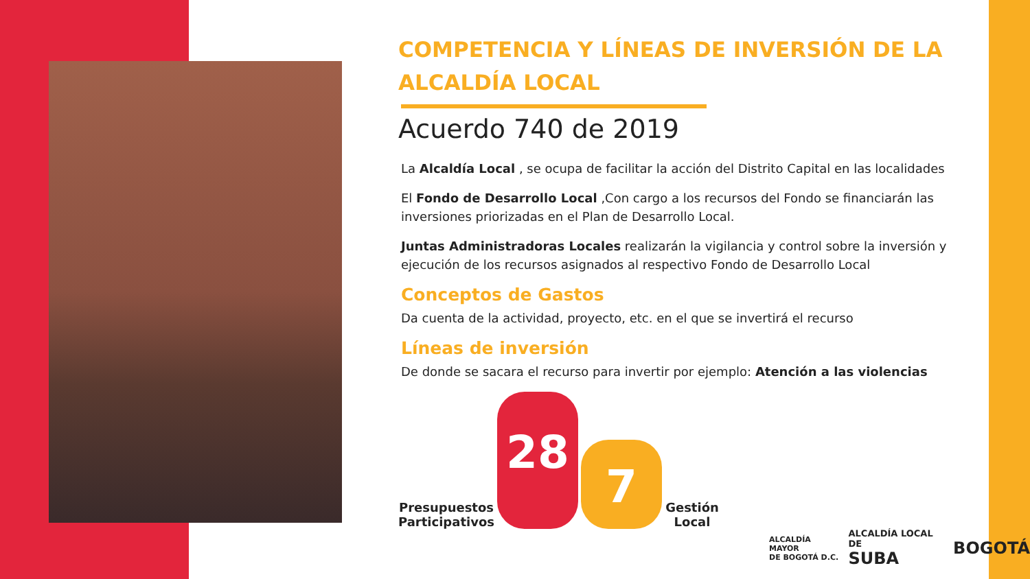COMPETENCIA Y LÍNEAS DE INVERSIÓN DE LA ALCALDÍA LOCAL
Acuerdo 740 de 2019
La Alcaldía Local , se ocupa de facilitar la acción del Distrito Capital en las localidades
El Fondo de Desarrollo Local ,Con cargo a los recursos del Fondo se financiarán las inversiones priorizadas en el Plan de Desarrollo Local.
Juntas Administradoras Locales realizarán la vigilancia y control sobre la inversión y ejecución de los recursos asignados al respectivo Fondo de Desarrollo Local
Conceptos de Gastos
Da cuenta de la actividad, proyecto, etc. en el que se invertirá el recurso
Líneas de inversión
De donde se sacara el recurso para invertir por ejemplo: Atención a las violencias
Presupuestos Participativos
28
7
Gestión Local
ALCALDÍA MAYOR
DE BOGOTÁ D.C.
ALCALDÍA LOCAL DE
SUBA
BOGOTÁ